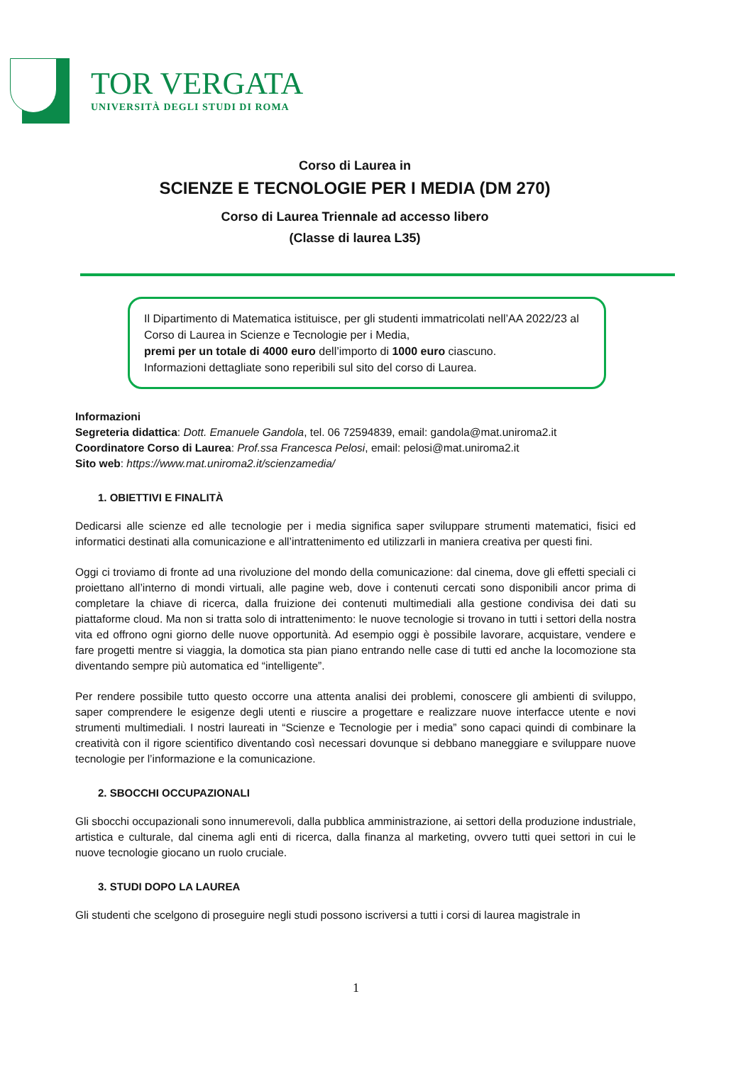TOR VERGATA
UNIVERSITÀ DEGLI STUDI DI ROMA
Corso di Laurea in
SCIENZE E TECNOLOGIE PER I MEDIA (DM 270)
Corso di Laurea Triennale ad accesso libero
(Classe di laurea L35)
Il Dipartimento di Matematica istituisce, per gli studenti immatricolati nell’AA 2022/23 al Corso di Laurea in Scienze e Tecnologie per i Media,
premi per un totale di 4000 euro dell’importo di 1000 euro ciascuno.
Informazioni dettagliate sono reperibili sul sito del corso di Laurea.
Informazioni
Segreteria didattica: Dott. Emanuele Gandola, tel. 06 72594839, email: gandola@mat.uniroma2.it
Coordinatore Corso di Laurea: Prof.ssa Francesca Pelosi, email: pelosi@mat.uniroma2.it
Sito web: https://www.mat.uniroma2.it/scienzamedia/
1. OBIETTIVI E FINALITÀ
Dedicarsi alle scienze ed alle tecnologie per i media significa saper sviluppare strumenti matematici, fisici ed informatici destinati alla comunicazione e all’intrattenimento ed utilizzarli in maniera creativa per questi fini.
Oggi ci troviamo di fronte ad una rivoluzione del mondo della comunicazione: dal cinema, dove gli effetti speciali ci proiettano all’interno di mondi virtuali, alle pagine web, dove i contenuti cercati sono disponibili ancor prima di completare la chiave di ricerca, dalla fruizione dei contenuti multimediali alla gestione condivisa dei dati su piattaforme cloud. Ma non si tratta solo di intrattenimento: le nuove tecnologie si trovano in tutti i settori della nostra vita ed offrono ogni giorno delle nuove opportunità. Ad esempio oggi è possibile lavorare, acquistare, vendere e fare progetti mentre si viaggia, la domotica sta pian piano entrando nelle case di tutti ed anche la locomozione sta diventando sempre più automatica ed “intelligente”.
Per rendere possibile tutto questo occorre una attenta analisi dei problemi, conoscere gli ambienti di sviluppo, saper comprendere le esigenze degli utenti e riuscire a progettare e realizzare nuove interfacce utente e novi strumenti multimediali. I nostri laureati in “Scienze e Tecnologie per i media” sono capaci quindi di combinare la creatività con il rigore scientifico diventando così necessari dovunque si debbano maneggiare e sviluppare nuove tecnologie per l’informazione e la comunicazione.
2. SBOCCHI OCCUPAZIONALI
Gli sbocchi occupazionali sono innumerevoli, dalla pubblica amministrazione, ai settori della produzione industriale, artistica e culturale, dal cinema agli enti di ricerca, dalla finanza al marketing, ovvero tutti quei settori in cui le nuove tecnologie giocano un ruolo cruciale.
3. STUDI DOPO LA LAUREA
Gli studenti che scelgono di proseguire negli studi possono iscriversi a tutti i corsi di laurea magistrale in
1